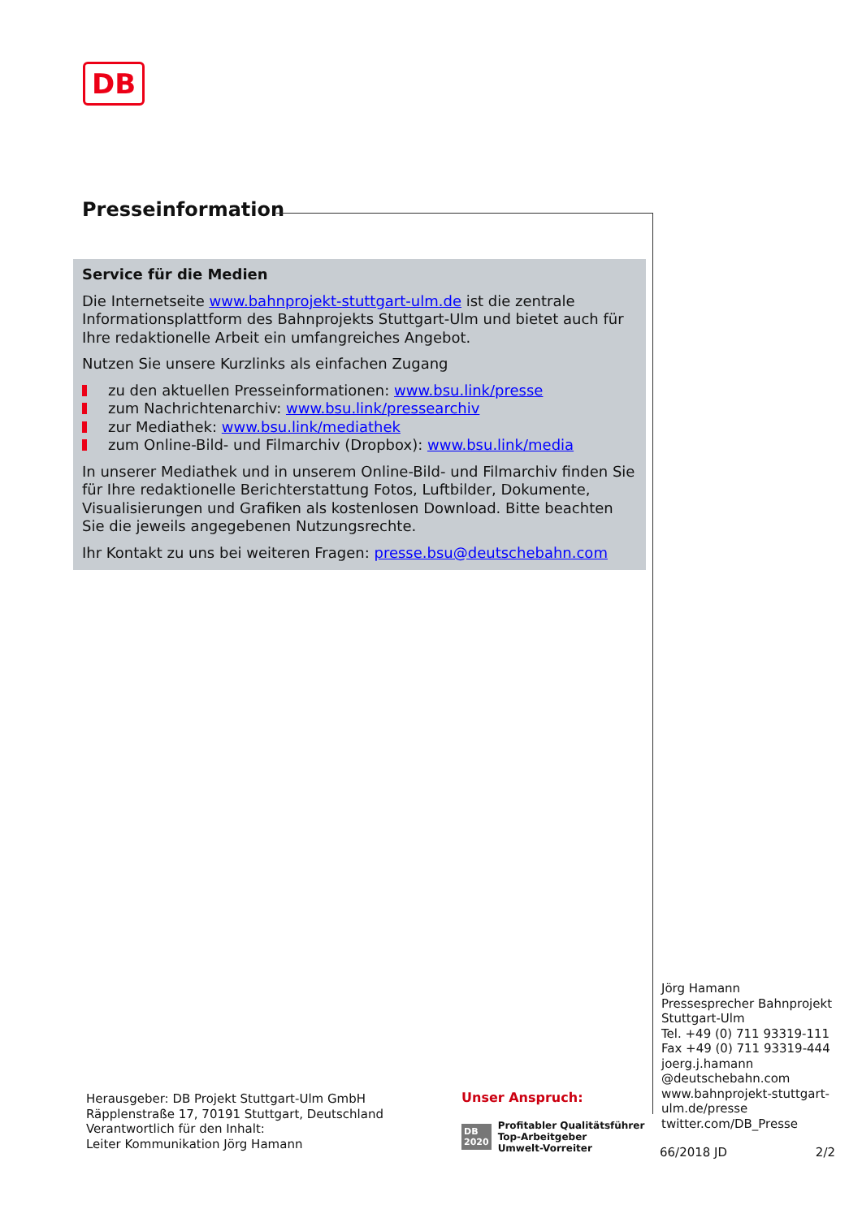DB
Presseinformation
Service für die Medien
Die Internetseite www.bahnprojekt-stuttgart-ulm.de ist die zentrale Informationsplattform des Bahnprojekts Stuttgart-Ulm und bietet auch für Ihre redaktionelle Arbeit ein umfangreiches Angebot.
Nutzen Sie unsere Kurzlinks als einfachen Zugang
zu den aktuellen Presseinformationen: www.bsu.link/presse
zum Nachrichtenarchiv: www.bsu.link/pressearchiv
zur Mediathek: www.bsu.link/mediathek
zum Online-Bild- und Filmarchiv (Dropbox): www.bsu.link/media
In unserer Mediathek und in unserem Online-Bild- und Filmarchiv finden Sie für Ihre redaktionelle Berichterstattung Fotos, Luftbilder, Dokumente, Visualisierungen und Grafiken als kostenlosen Download. Bitte beachten Sie die jeweils angegebenen Nutzungsrechte.
Ihr Kontakt zu uns bei weiteren Fragen: presse.bsu@deutschebahn.com
Jörg Hamann
Pressesprecher Bahnprojekt
Stuttgart-Ulm
Tel. +49 (0) 711 93319-111
Fax +49 (0) 711 93319-444
joerg.j.hamann
@deutschebahn.com
www.bahnprojekt-stuttgart-
ulm.de/presse
twitter.com/DB_Presse
66/2018 JD 2/2
Herausgeber: DB Projekt Stuttgart-Ulm GmbH
Räpplenstraße 17, 70191 Stuttgart, Deutschland
Verantwortlich für den Inhalt:
Leiter Kommunikation Jörg Hamann
Unser Anspruch:
DB
2020
Profitabler Qualitätsführer
Top-Arbeitgeber
Umwelt-Vorreiter